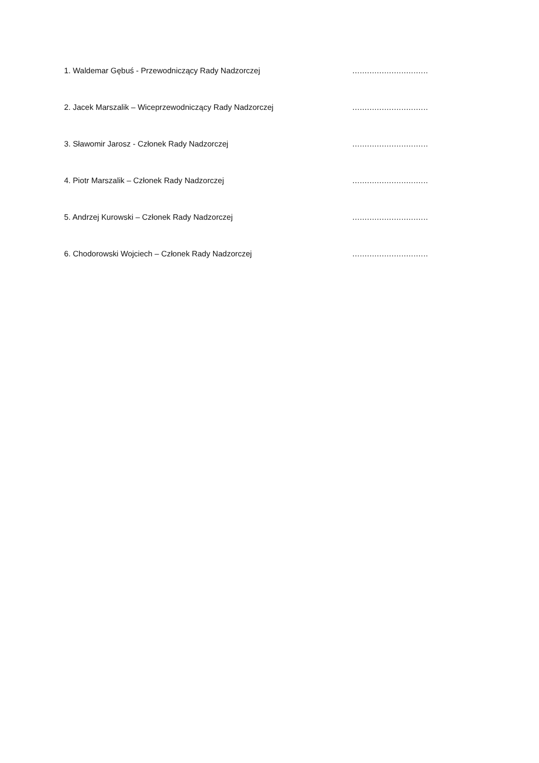1. Waldemar Gębuś - Przewodniczący Rady Nadzorczej ...............................
2. Jacek Marszalik – Wiceprzewodniczący Rady Nadzorczej ...............................
3. Sławomir Jarosz - Członek Rady Nadzorczej ...............................
4. Piotr Marszalik – Członek Rady Nadzorczej ...............................
5. Andrzej Kurowski – Członek Rady Nadzorczej ...............................
6. Chodorowski Wojciech – Członek Rady Nadzorczej ...............................